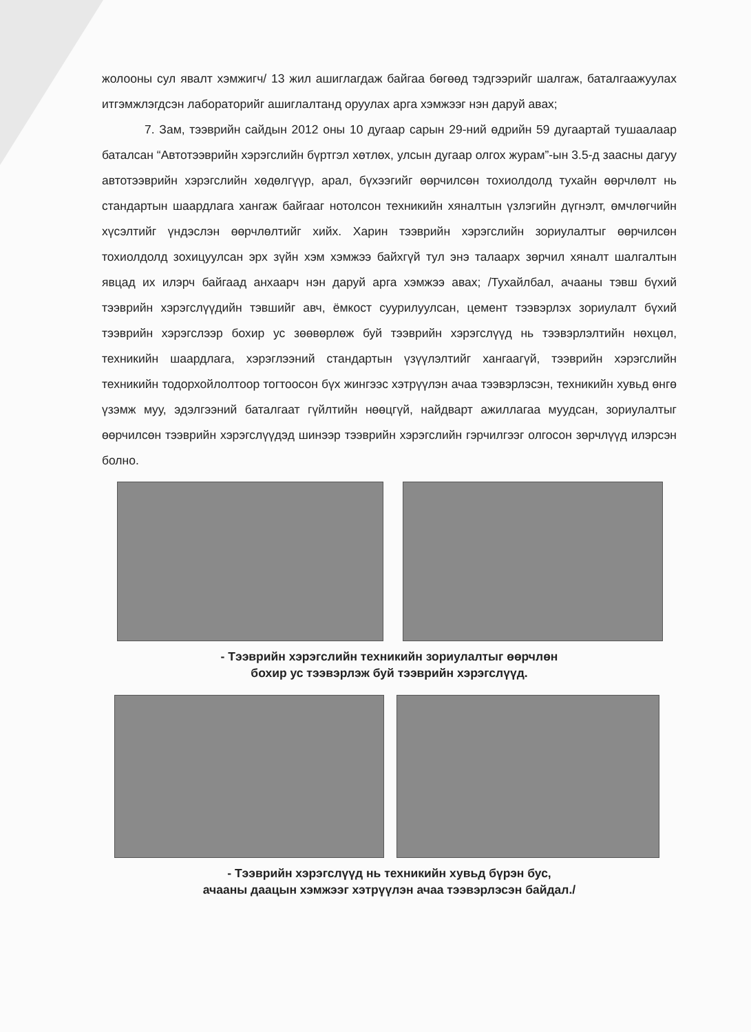жолооны сул явалт хэмжигч/ 13 жил ашиглагдаж байгаа бөгөөд тэдгээрийг шалгаж, баталгаажуулах итгэмжлэгдсэн лабораторийг ашиглалтанд оруулах арга хэмжээг нэн даруй авах;
7. Зам, тээврийн сайдын 2012 оны 10 дугаар сарын 29-ний өдрийн 59 дугаартай тушаалаар баталсан “Автотээврийн хэрэгслийн бүртгэл хөтлөх, улсын дугаар олгох журам”-ын 3.5-д заасны дагуу автотээврийн хэрэгслийн хөдөлгүүр, арал, бүхээгийг өөрчилсөн тохиолдолд тухайн өөрчлөлт нь стандартын шаардлага хангаж байгааг нотолсон техникийн хяналтын үзлэгийн дүгнэлт, өмчлөгчийн хүсэлтийг үндэслэн өөрчлөлтийг хийх. Харин тээврийн хэрэгслийн зориулалтыг өөрчилсөн тохиолдолд зохицуулсан эрх зүйн хэм хэмжээ байхгүй тул энэ талаарх зөрчил хяналт шалгалтын явцад их илэрч байгаад анхаарч нэн даруй арга хэмжээ авах; /Тухайлбал, ачааны тэвш бүхий тээврийн хэрэгслүүдийн тэвшийг авч, ёмкост суурилуулсан, цемент тээвэрлэх зориулалт бүхий тээврийн хэрэгслээр бохир ус зөөвөрлөж буй тээврийн хэрэгслүүд нь тээвэрлэлтийн нөхцөл, техникийн шаардлага, хэрэглээний стандартын үзүүлэлтийг хангаагүй, тээврийн хэрэгслийн техникийн тодорхойлолтоор тогтоосон бүх жингээс хэтрүүлэн ачаа тээвэрлэсэн, техникийн хувьд өнгө үзэмж муу, эдэлгээний баталгаат гүйлтийн нөөцгүй, найдварт ажиллагаа муудсан, зориулалтыг өөрчилсөн тээврийн хэрэгслүүдэд шинээр тээврийн хэрэгслийн гэрчилгээг олгосон зөрчлүүд илэрсэн болно.
- Тээврийн хэрэгслийн техникийн зориулалтыг өөрчлөн
бохир ус тээвэрлэж буй тээврийн хэрэгслүүд.
- Тээврийн хэрэгслүүд нь техникийн хувьд бүрэн бус,
ачааны даацын хэмжээг хэтрүүлэн ачаа тээвэрлэсэн байдал./